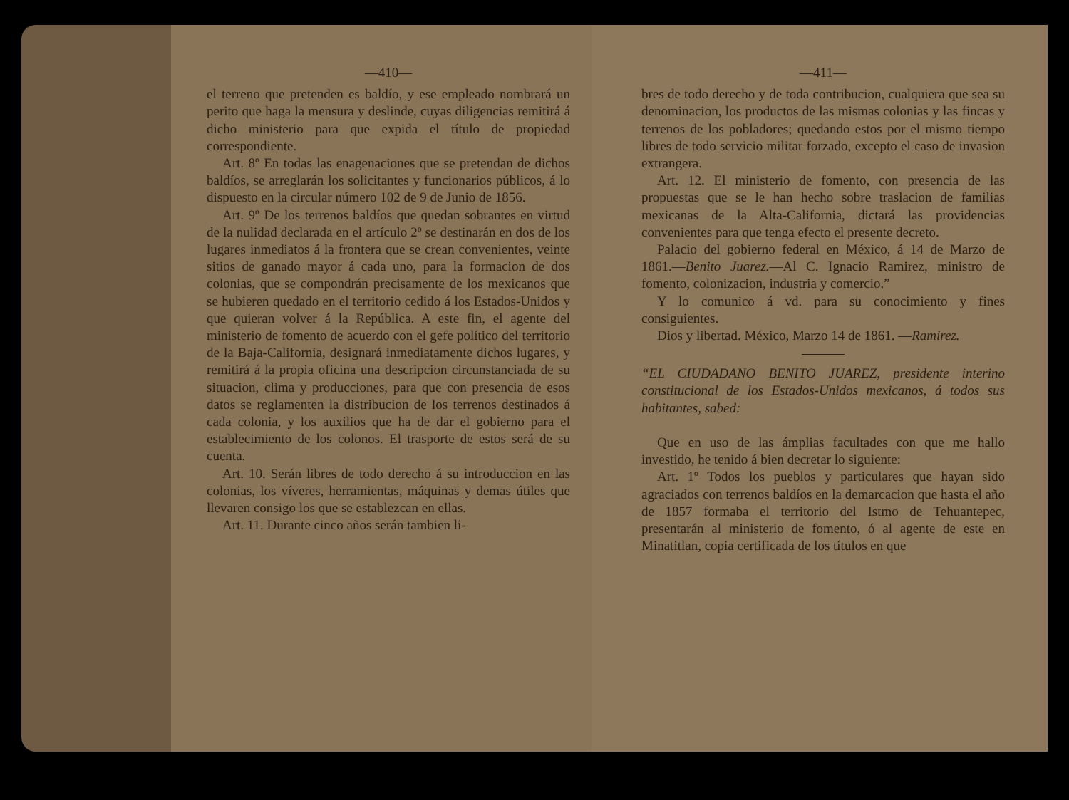—410—
el terreno que pretenden es baldío, y ese empleado nombrará un perito que haga la mensura y deslinde, cuyas diligencias remitirá á dicho ministerio para que expida el título de propiedad correspondiente.
Art. 8º En todas las enagenaciones que se pretendan de dichos baldíos, se arreglarán los solicitantes y funcionarios públicos, á lo dispuesto en la circular número 102 de 9 de Junio de 1856.
Art. 9º De los terrenos baldíos que quedan sobrantes en virtud de la nulidad declarada en el artículo 2º se destinarán en dos de los lugares inmediatos á la frontera que se crean convenientes, veinte sitios de ganado mayor á cada uno, para la formacion de dos colonias, que se compondrán precisamente de los mexicanos que se hubieren quedado en el territorio cedido á los Estados-Unidos y que quieran volver á la República. A este fin, el agente del ministerio de fomento de acuerdo con el gefe político del territorio de la Baja-California, designará inmediatamente dichos lugares, y remitirá á la propia oficina una descripcion circunstanciada de su situacion, clima y producciones, para que con presencia de esos datos se reglamenten la distribucion de los terrenos destinados á cada colonia, y los auxilios que ha de dar el gobierno para el establecimiento de los colonos. El trasporte de estos será de su cuenta.
Art. 10. Serán libres de todo derecho á su introduccion en las colonias, los víveres, herramientas, máquinas y demas útiles que llevaren consigo los que se establezcan en ellas.
Art. 11. Durante cinco años serán tambien li-
—411—
bres de todo derecho y de toda contribucion, cualquiera que sea su denominacion, los productos de las mismas colonias y las fincas y terrenos de los pobladores; quedando estos por el mismo tiempo libres de todo servicio militar forzado, excepto el caso de invasion extrangera.
Art. 12. El ministerio de fomento, con presencia de las propuestas que se le han hecho sobre traslacion de familias mexicanas de la Alta-California, dictará las providencias convenientes para que tenga efecto el presente decreto.
Palacio del gobierno federal en México, á 14 de Marzo de 1861.—Benito Juarez.—Al C. Ignacio Ramirez, ministro de fomento, colonizacion, industria y comercio.”
Y lo comunico á vd. para su conocimiento y fines consiguientes.
Dios y libertad. México, Marzo 14 de 1861. —Ramirez.
“EL CIUDADANO BENITO JUAREZ, presidente interino constitucional de los Estados-Unidos mexicanos, á todos sus habitantes, sabed:
Que en uso de las ámplias facultades con que me hallo investido, he tenido á bien decretar lo siguiente:
Art. 1º Todos los pueblos y particulares que hayan sido agraciados con terrenos baldíos en la demarcacion que hasta el año de 1857 formaba el territorio del Istmo de Tehuantepec, presentarán al ministerio de fomento, ó al agente de este en Minatitlan, copia certificada de los títulos en que